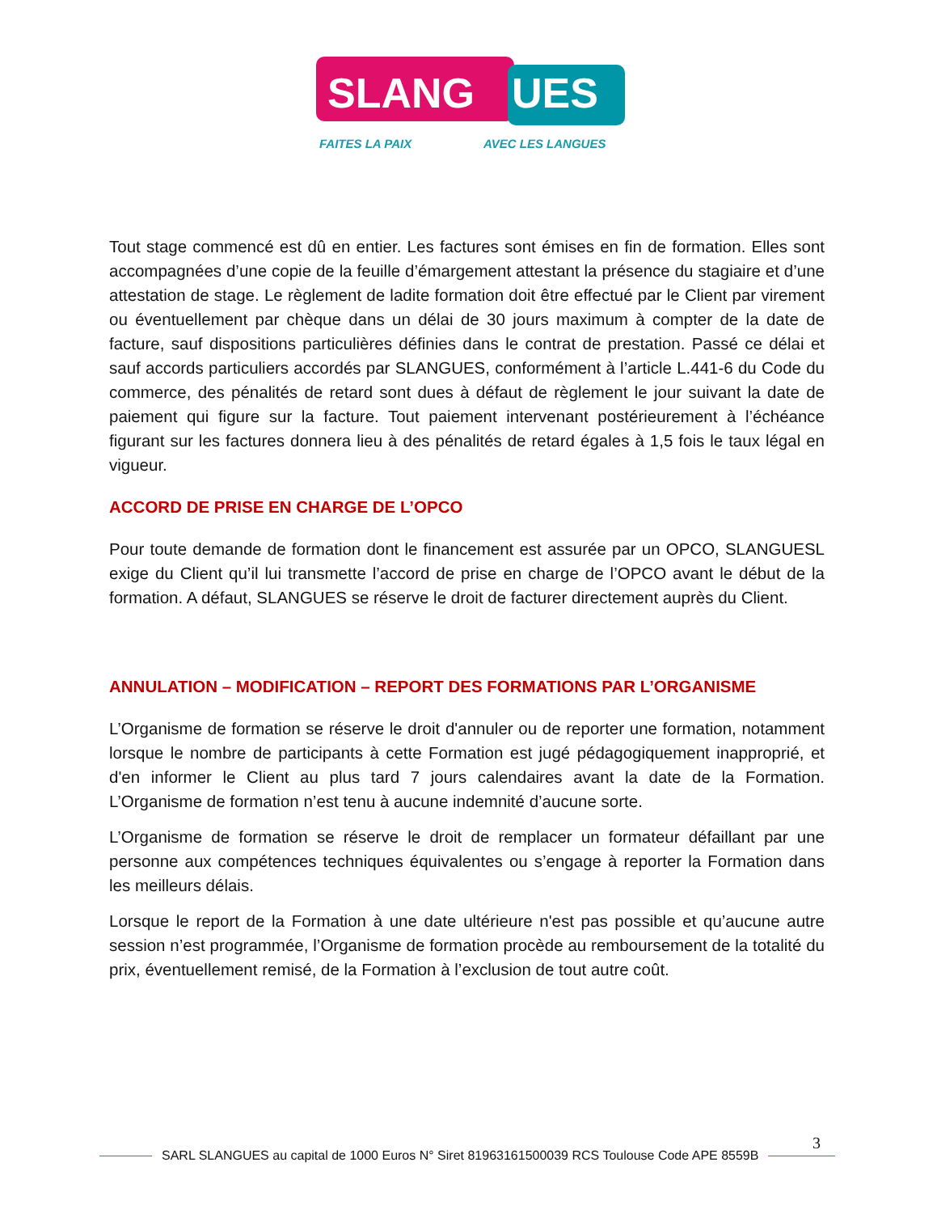SLANG
UES
FAITES LA PAIX
AVEC LES LANGUES
Tout stage commencé est dû en entier. Les factures sont émises en fin de formation. Elles sont accompagnées d’une copie de la feuille d’émargement attestant la présence du stagiaire et d’une attestation de stage. Le règlement de ladite formation doit être effectué par le Client par virement ou éventuellement par chèque dans un délai de 30 jours maximum à compter de la date de facture, sauf dispositions particulières définies dans le contrat de prestation. Passé ce délai et sauf accords particuliers accordés par SLANGUES, conformément à l’article L.441-6 du Code du commerce, des pénalités de retard sont dues à défaut de règlement le jour suivant la date de paiement qui figure sur la facture. Tout paiement intervenant postérieurement à l’échéance figurant sur les factures donnera lieu à des pénalités de retard égales à 1,5 fois le taux légal en vigueur.
ACCORD DE PRISE EN CHARGE DE L’OPCO
Pour toute demande de formation dont le financement est assurée par un OPCO, SLANGUESL exige du Client qu’il lui transmette l’accord de prise en charge de l’OPCO avant le début de la formation. A défaut, SLANGUES se réserve le droit de facturer directement auprès du Client.
ANNULATION – MODIFICATION – REPORT DES FORMATIONS PAR L’ORGANISME
L’Organisme de formation se réserve le droit d'annuler ou de reporter une formation, notamment lorsque le nombre de participants à cette Formation est jugé pédagogiquement inapproprié, et d'en informer le Client au plus tard 7 jours calendaires avant la date de la Formation. L’Organisme de formation n’est tenu à aucune indemnité d’aucune sorte.
L’Organisme de formation se réserve le droit de remplacer un formateur défaillant par une personne aux compétences techniques équivalentes ou s’engage à reporter la Formation dans les meilleurs délais.
Lorsque le report de la Formation à une date ultérieure n'est pas possible et qu’aucune autre session n’est programmée, l’Organisme de formation procède au remboursement de la totalité du prix, éventuellement remisé, de la Formation à l’exclusion de tout autre coût.
3
SARL SLANGUES au capital de 1000 Euros N° Siret 81963161500039 RCS Toulouse Code APE 8559B